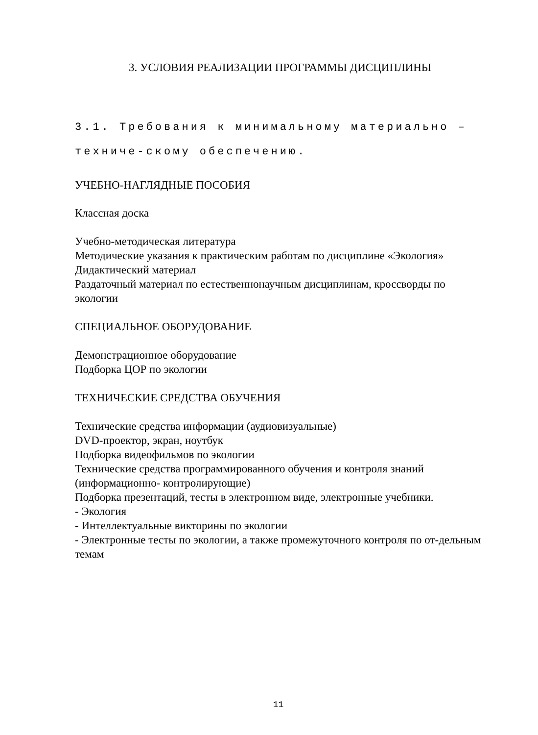3. УСЛОВИЯ РЕАЛИЗАЦИИ ПРОГРАММЫ ДИСЦИПЛИНЫ
3.1. Требования к минимальному материально – техниче-скому обеспечению.
УЧЕБНО-НАГЛЯДНЫЕ ПОСОБИЯ
Классная доска
Учебно-методическая литература
Методические указания к практическим работам по дисциплине «Экология»
Дидактический материал
Раздаточный материал по естественнонаучным дисциплинам, кроссворды по экологии
СПЕЦИАЛЬНОЕ ОБОРУДОВАНИЕ
Демонстрационное оборудование
Подборка ЦОР по экологии
ТЕХНИЧЕСКИЕ СРЕДСТВА ОБУЧЕНИЯ
Технические средства информации (аудиовизуальные)
DVD-проектор, экран, ноутбук
Подборка видеофильмов по экологии
Технические средства программированного обучения и контроля знаний (информационно- контролирующие)
Подборка презентаций, тесты в электронном виде, электронные учебники.
- Экология
- Интеллектуальные викторины по экологии
- Электронные тесты по экологии, а также промежуточного контроля по от-дельным темам
11